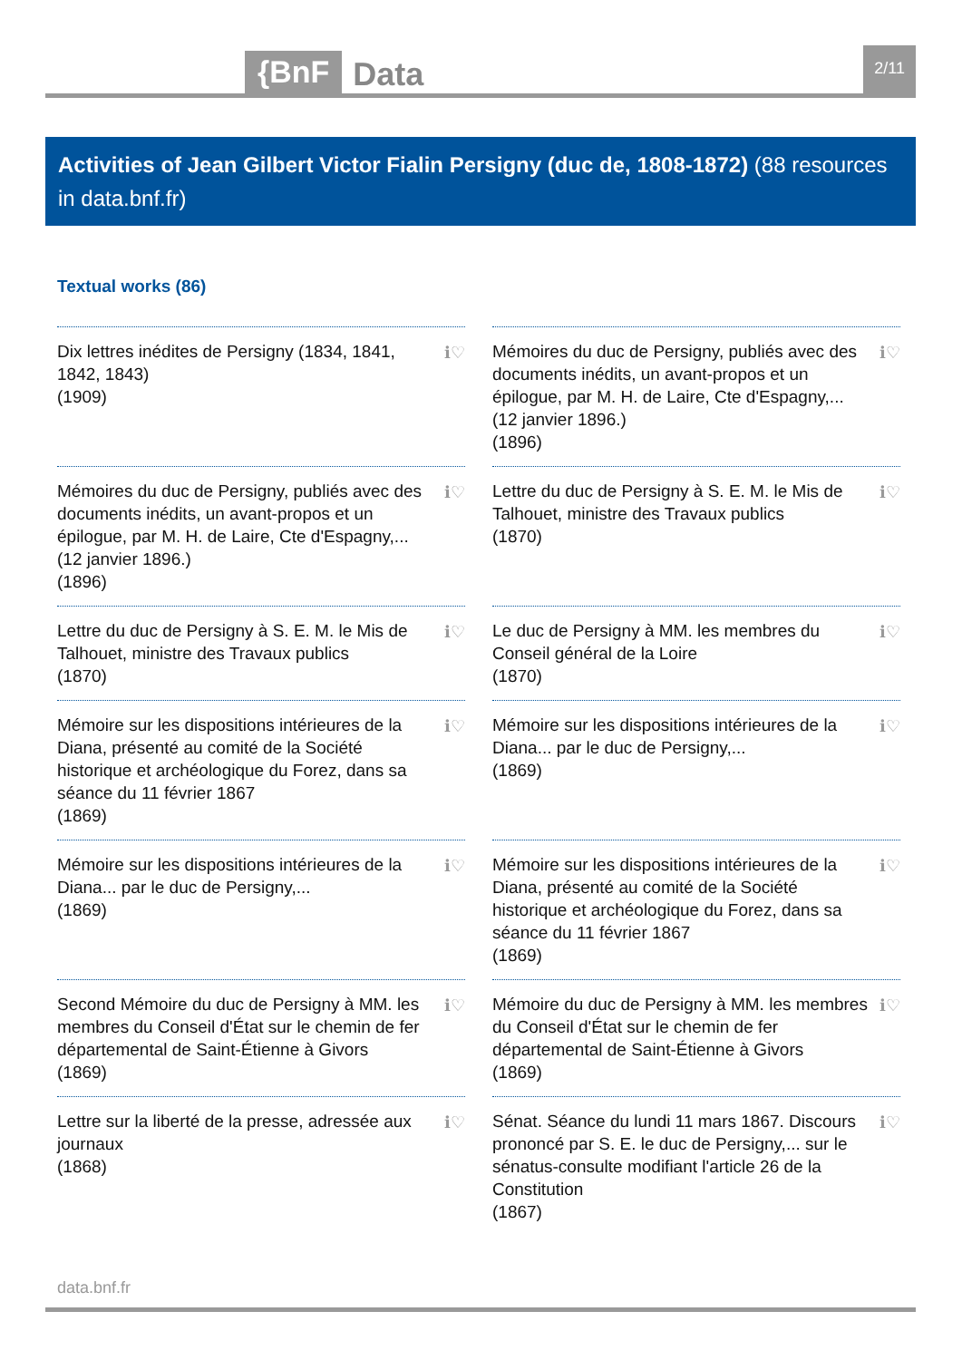{BnF Data 2/11
Activities of Jean Gilbert Victor Fialin Persigny (duc de, 1808-1872) (88 resources in data.bnf.fr)
Textual works (86)
Dix lettres inédites de Persigny (1834, 1841, 1842, 1843)
(1909)
ℹ♡
Mémoires du duc de Persigny, publiés avec des documents inédits, un avant-propos et un épilogue, par M. H. de Laire, Cte d'Espagny,... (12 janvier 1896.)
(1896)
ℹ♡
Mémoires du duc de Persigny, publiés avec des documents inédits, un avant-propos et un épilogue, par M. H. de Laire, Cte d'Espagny,... (12 janvier 1896.)
(1896)
ℹ♡
Lettre du duc de Persigny à S. E. M. le Mis de Talhouet, ministre des Travaux publics
(1870)
ℹ♡
Lettre du duc de Persigny à S. E. M. le Mis de Talhouet, ministre des Travaux publics
(1870)
ℹ♡
Le duc de Persigny à MM. les membres du Conseil général de la Loire
(1870)
ℹ♡
Mémoire sur les dispositions intérieures de la Diana, présenté au comité de la Société historique et archéologique du Forez, dans sa séance du 11 février 1867
(1869)
ℹ♡
Mémoire sur les dispositions intérieures de la Diana... par le duc de Persigny,...
(1869)
ℹ♡
Mémoire sur les dispositions intérieures de la Diana... par le duc de Persigny,...
(1869)
ℹ♡
Mémoire sur les dispositions intérieures de la Diana, présenté au comité de la Société historique et archéologique du Forez, dans sa séance du 11 février 1867
(1869)
ℹ♡
Second Mémoire du duc de Persigny à MM. les membres du Conseil d'État sur le chemin de fer départemental de Saint-Étienne à Givors
(1869)
ℹ♡
Mémoire du duc de Persigny à MM. les membres du Conseil d'État sur le chemin de fer départemental de Saint-Étienne à Givors
(1869)
ℹ♡
Lettre sur la liberté de la presse, adressée aux journaux
(1868)
ℹ♡
Sénat. Séance du lundi 11 mars 1867. Discours prononcé par S. E. le duc de Persigny,... sur le sénatus-consulte modifiant l'article 26 de la Constitution
(1867)
ℹ♡
data.bnf.fr